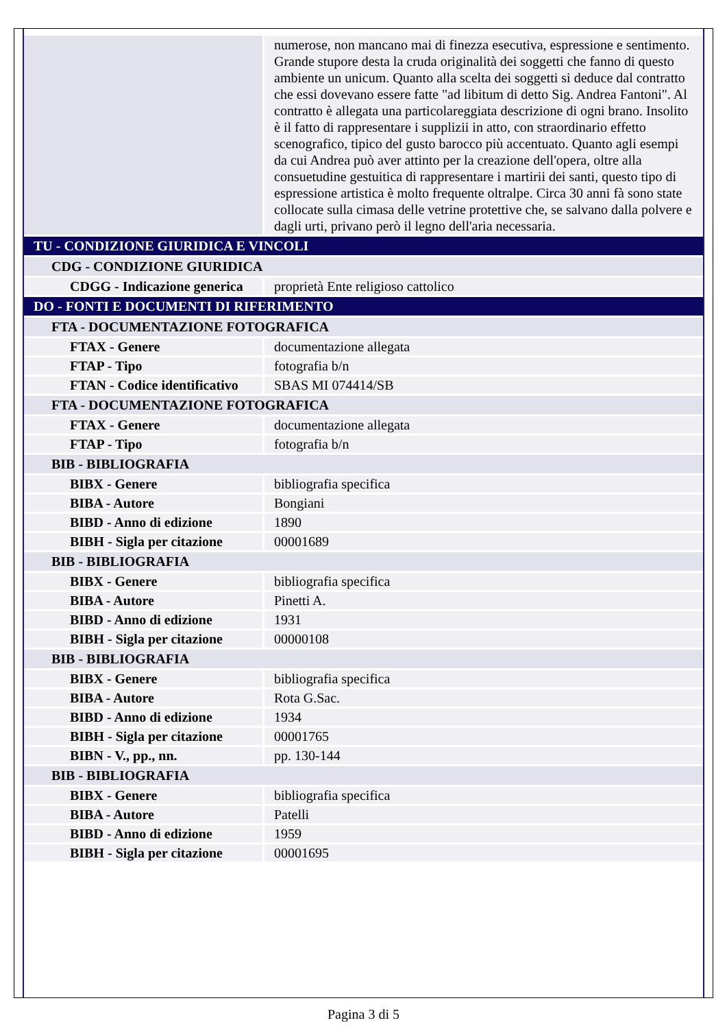| | numerose, non mancano mai di finezza esecutiva, espressione e sentimento. Grande stupore desta la cruda originalità dei soggetti che fanno di questo ambiente un unicum. Quanto alla scelta dei soggetti si deduce dal contratto che essi dovevano essere fatte "ad libitum di detto Sig. Andrea Fantoni". Al contratto è allegata una particolareggiata descrizione di ogni brano. Insolito è il fatto di rappresentare i supplizii in atto, con straordinario effetto scenografico, tipico del gusto barocco più accentuato. Quanto agli esempi da cui Andrea può aver attinto per la creazione dell'opera, oltre alla consuetudine gestuitica di rappresentare i martirii dei santi, questo tipo di espressione artistica è molto frequente oltralpe. Circa 30 anni fà sono state collocate sulla cimasa delle vetrine protettive che, se salvano dalla polvere e dagli urti, privano però il legno dell'aria necessaria. |
| TU - CONDIZIONE GIURIDICA E VINCOLI | |
| CDG - CONDIZIONE GIURIDICA | |
| CDGG - Indicazione generica | proprietà Ente religioso cattolico |
| DO - FONTI E DOCUMENTI DI RIFERIMENTO | |
| FTA - DOCUMENTAZIONE FOTOGRAFICA | |
| FTAX - Genere | documentazione allegata |
| FTAP - Tipo | fotografia b/n |
| FTAN - Codice identificativo | SBAS MI 074414/SB |
| FTA - DOCUMENTAZIONE FOTOGRAFICA | |
| FTAX - Genere | documentazione allegata |
| FTAP - Tipo | fotografia b/n |
| BIB - BIBLIOGRAFIA | |
| BIBX - Genere | bibliografia specifica |
| BIBA - Autore | Bongiani |
| BIBD - Anno di edizione | 1890 |
| BIBH - Sigla per citazione | 00001689 |
| BIB - BIBLIOGRAFIA | |
| BIBX - Genere | bibliografia specifica |
| BIBA - Autore | Pinetti A. |
| BIBD - Anno di edizione | 1931 |
| BIBH - Sigla per citazione | 00000108 |
| BIB - BIBLIOGRAFIA | |
| BIBX - Genere | bibliografia specifica |
| BIBA - Autore | Rota G.Sac. |
| BIBD - Anno di edizione | 1934 |
| BIBH - Sigla per citazione | 00001765 |
| BIBN - V., pp., nn. | pp. 130-144 |
| BIB - BIBLIOGRAFIA | |
| BIBX - Genere | bibliografia specifica |
| BIBA - Autore | Patelli |
| BIBD - Anno di edizione | 1959 |
| BIBH - Sigla per citazione | 00001695 |
Pagina 3 di 5